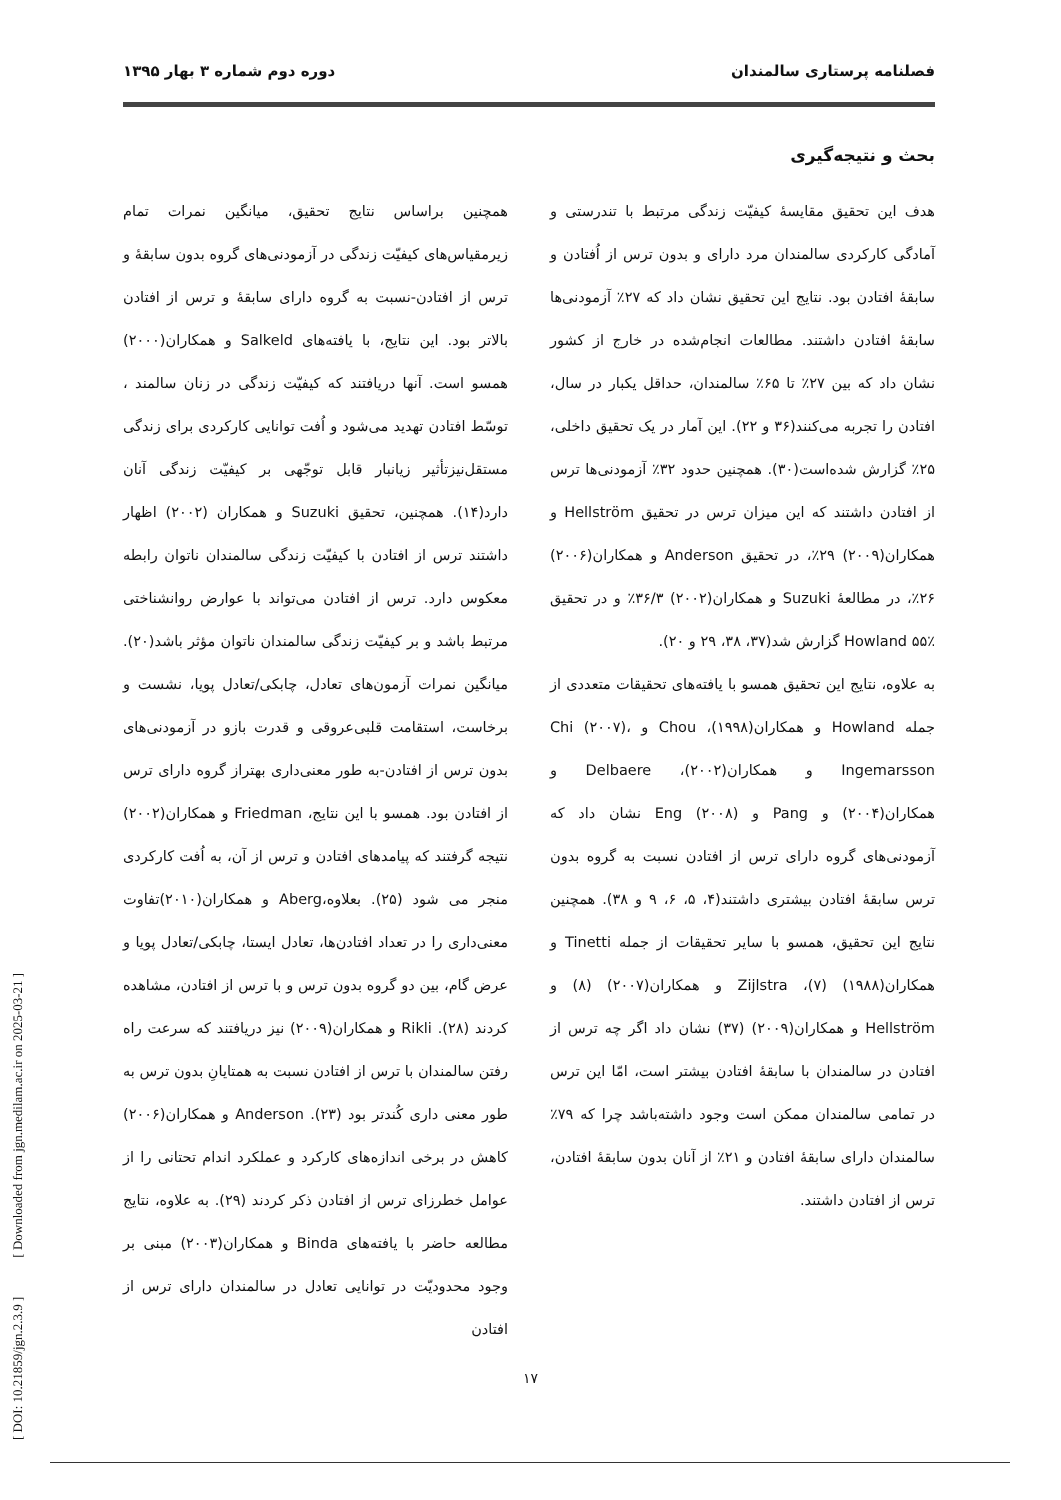فصلنامه پرستاری سالمندان دوره دوم شماره ۳ بهار ۱۳۹۵
بحث و نتیجه‌گیری
هدف این تحقیق مقایسهٔ کیفیّت زندگی مرتبط با تندرستی و آمادگی کارکردی سالمندان مرد دارای و بدون ترس از اُفتادن و سابقهٔ افتادن بود. نتایج این تحقیق نشان داد که ۲۷٪ آزمودنی‌ها سابقهٔ افتادن داشتند. مطالعات انجام‌شده در خارج از کشور نشان داد که بین ۲۷٪ تا ۶۵٪ سالمندان، حداقل یکبار در سال، افتادن را تجربه می‌کنند(۳۶ و ۲۲). این آمار در یک تحقیق داخلی، ۲۵٪ گزارش شده‌است(۳۰). همچنین حدود ۳۲٪ آزمودنی‌ها ترس از افتادن داشتند که این میزان ترس در تحقیق Hellström و همکاران(۲۰۰۹) ۲۹٪، در تحقیق Anderson و همکاران(۲۰۰۶) ۲۶٪، در مطالعهٔ Suzuki و همکاران(۲۰۰۲) ۳۶/۳٪ و در تحقیق Howland ۵۵٪ گزارش شد(۳۷، ۳۸، ۲۹ و ۲۰).
به علاوه، نتایج این تحقیق همسو با یافته‌های تحقیقات متعددی از جمله Howland و همکاران(۱۹۹۸)، Chou و Chi (۲۰۰۷)، Ingemarsson و همکاران(۲۰۰۲)، Delbaere و همکاران(۲۰۰۴) و Pang و Eng (۲۰۰۸) نشان داد که آزمودنی‌های گروه دارای ترس از افتادن نسبت به گروه بدون ترس سابقهٔ افتادن بیشتری داشتند(۴، ۵، ۶، ۹ و ۳۸). همچنین نتایج این تحقیق، همسو با سایر تحقیقات از جمله Tinetti و همکاران(۱۹۸۸) (۷)، Zijlstra و همکاران(۲۰۰۷) (۸) و Hellström و همکاران(۲۰۰۹) (۳۷) نشان داد اگر چه ترس از افتادن در سالمندان با سابقهٔ افتادن بیشتر است، امّا این ترس در تمامی سالمندان ممکن است وجود داشته‌باشد چرا که ۷۹٪ سالمندان دارای سابقهٔ افتادن و ۲۱٪ از آنان بدون سابقهٔ افتادن، ترس از افتادن داشتند.
همچنین براساس نتایج تحقیق، میانگین نمرات تمام زیرمقیاس‌های کیفیّت زندگی در آزمودنی‌های گروه بدون سابقهٔ و ترس از افتادن-نسبت به گروه دارای سابقهٔ و ترس از افتادن بالاتر بود. این نتایج، با یافته‌های Salkeld و همکاران(۲۰۰۰) همسو است. آنها دریافتند که کیفیّت زندگی در زنان سالمند ، توسّط افتادن تهدید می‌شود و اُفت توانایی کارکردی برای زندگی مستقل‌نیز‌تأثیر زیانبار قابل توجّهی بر کیفیّت زندگی آنان دارد(۱۴). همچنین، تحقیق Suzuki و همکاران (۲۰۰۲) اظهار داشتند ترس از افتادن با کیفیّت زندگی سالمندان ناتوان رابطه معکوس دارد. ترس از افتادن می‌تواند با عوارض روانشناختی مرتبط باشد و بر کیفیّت زندگی سالمندان ناتوان مؤثر باشد(۲۰). میانگین نمرات آزمون‌های تعادل، چابکی/تعادل پویا، نشست و برخاست، استقامت قلبی‌عروقی و قدرت بازو در آزمودنی‌های بدون ترس از افتادن-به طور معنی‌داری بهتراز گروه دارای ترس از افتادن بود. همسو با این نتایج، Friedman و همکاران(۲۰۰۲) نتیجه گرفتند که پیامدهای افتادن و ترس از آن، به اُفت کارکردی منجر می شود (۲۵). بعلاوه،Aberg و همکاران(۲۰۱۰)تفاوت معنی‌داری را در تعداد افتادن‌ها، تعادل ایستا، چابکی/تعادل پویا و عرض گام، بین دو گروه بدون ترس و با ترس از افتادن، مشاهده کردند (۲۸). Rikli و همکاران(۲۰۰۹) نیز دریافتند که سرعت راه رفتن سالمندان با ترس از افتادن نسبت به همتایانِ بدون ترس به طور معنی داری کُندتر بود (۲۳). Anderson و همکاران(۲۰۰۶) کاهش در برخی اندازه‌های کارکرد و عملکرد اندام تحتانی را از عوامل خطرزای ترس از افتادن ذکر کردند (۲۹). به علاوه، نتایج مطالعه حاضر با یافته‌های Binda و همکاران(۲۰۰۳) مبنی بر وجود محدودیّت در توانایی تعادل در سالمندان دارای ترس از افتادن
۱۷
[ DOI: 10.21859/jgn.2.3.9 ] [ Downloaded from jgn.medilam.ac.ir on 2025-03-21 ]